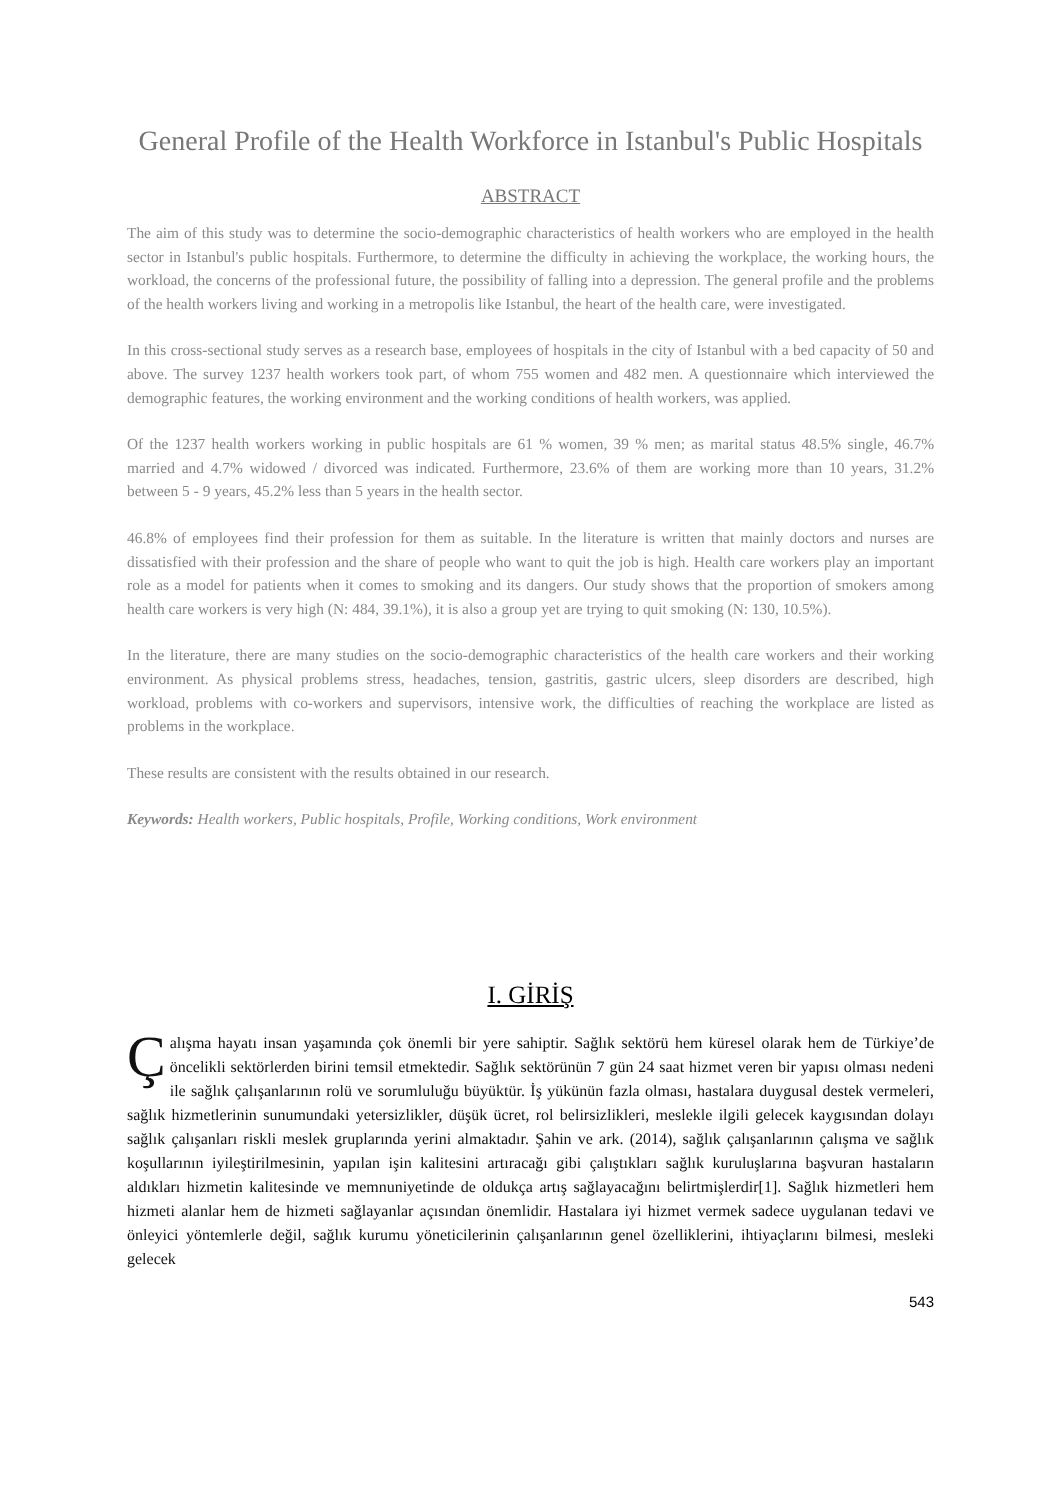General Profile of the Health Workforce in Istanbul's Public Hospitals
ABSTRACT
The aim of this study was to determine the socio-demographic characteristics of health workers who are employed in the health sector in Istanbul's public hospitals. Furthermore, to determine the difficulty in achieving the workplace, the working hours, the workload, the concerns of the professional future, the possibility of falling into a depression. The general profile and the problems of the health workers living and working in a metropolis like Istanbul, the heart of the health care, were investigated.
In this cross-sectional study serves as a research base, employees of hospitals in the city of Istanbul with a bed capacity of 50 and above. The survey 1237 health workers took part, of whom 755 women and 482 men. A questionnaire which interviewed the demographic features, the working environment and the working conditions of health workers, was applied.
Of the 1237 health workers working in public hospitals are 61 % women, 39 % men; as marital status 48.5% single, 46.7% married and 4.7% widowed / divorced was indicated. Furthermore, 23.6% of them are working more than 10 years, 31.2% between 5 - 9 years, 45.2% less than 5 years in the health sector.
46.8% of employees find their profession for them as suitable. In the literature is written that mainly doctors and nurses are dissatisfied with their profession and the share of people who want to quit the job is high. Health care workers play an important role as a model for patients when it comes to smoking and its dangers. Our study shows that the proportion of smokers among health care workers is very high (N: 484, 39.1%), it is also a group yet are trying to quit smoking (N: 130, 10.5%).
In the literature, there are many studies on the socio-demographic characteristics of the health care workers and their working environment. As physical problems stress, headaches, tension, gastritis, gastric ulcers, sleep disorders are described, high workload, problems with co-workers and supervisors, intensive work, the difficulties of reaching the workplace are listed as problems in the workplace.
These results are consistent with the results obtained in our research.
Keywords: Health workers, Public hospitals, Profile, Working conditions, Work environment
I. GİRİŞ
Çalışma hayatı insan yaşamında çok önemli bir yere sahiptir. Sağlık sektörü hem küresel olarak hem de Türkiye’de öncelikli sektörlerden birini temsil etmektedir. Sağlık sektörünün 7 gün 24 saat hizmet veren bir yapısı olması nedeni ile sağlık çalışanlarının rolü ve sorumluluğu büyüktür. İş yükünün fazla olması, hastalara duygusal destek vermeleri, sağlık hizmetlerinin sunumundaki yetersizlikler, düşük ücret, rol belirsizlikleri, meslekle ilgili gelecek kaygısından dolayı sağlık çalışanları riskli meslek gruplarında yerini almaktadır. Şahin ve ark. (2014), sağlık çalışanlarının çalışma ve sağlık koşullarının iyileştirilmesinin, yapılan işin kalitesini artıracağı gibi çalıştıkları sağlık kuruluşlarına başvuran hastaların aldıkları hizmetin kalitesinde ve memnuniyetinde de oldukça artış sağlayacağını belirtmişlerdir[1]. Sağlık hizmetleri hem hizmeti alanlar hem de hizmeti sağlayanlar açısından önemlidir. Hastalara iyi hizmet vermek sadece uygulanan tedavi ve önleyici yöntemlerle değil, sağlık kurumu yöneticilerinin çalışanlarının genel özelliklerini, ihtiyaçlarını bilmesi, mesleki gelecek
543